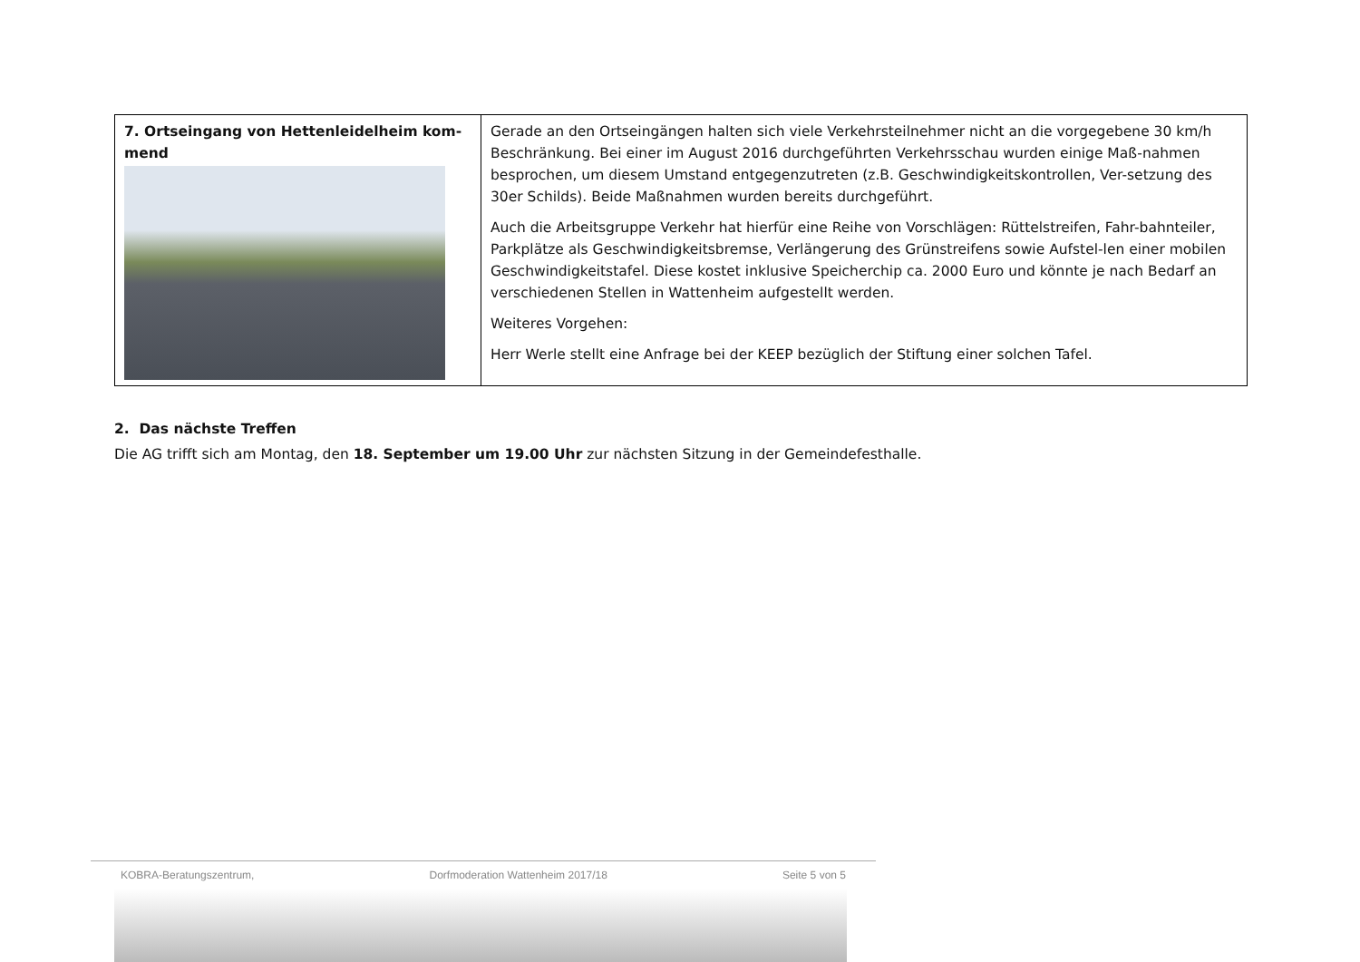| 7. Ortseingang von Hettenleidelheim kom-mend | Gerade an den Ortseingängen halten sich viele Verkehrsteilnehmer nicht an die vorgegebene 30 km/h Beschränkung. Bei einer im August 2016 durchgeführten Verkehrsschau wurden einige Maß-nahmen besprochen, um diesem Umstand entgegenzutreten (z.B. Geschwindigkeitskontrollen, Ver-setzung des 30er Schilds). Beide Maßnahmen wurden bereits durchgeführt. Auch die Arbeitsgruppe Verkehr hat hierfür eine Reihe von Vorschlägen: Rüttelstreifen, Fahr-bahnteiler, Parkplätze als Geschwindigkeitsbremse, Verlängerung des Grünstreifens sowie Aufstel-len einer mobilen Geschwindigkeitstafel. Diese kostet inklusive Speicherchip ca. 2000 Euro und könnte je nach Bedarf an verschiedenen Stellen in Wattenheim aufgestellt werden. Weiteres Vorgehen: Herr Werle stellt eine Anfrage bei der KEEP bezüglich der Stiftung einer solchen Tafel. |
2. Das nächste Treffen
Die AG trifft sich am Montag, den 18. September um 19.00 Uhr zur nächsten Sitzung in der Gemeindefesthalle.
KOBRA-Beratungszentrum, Dorfmoderation Wattenheim 2017/18 Seite 5 von 5